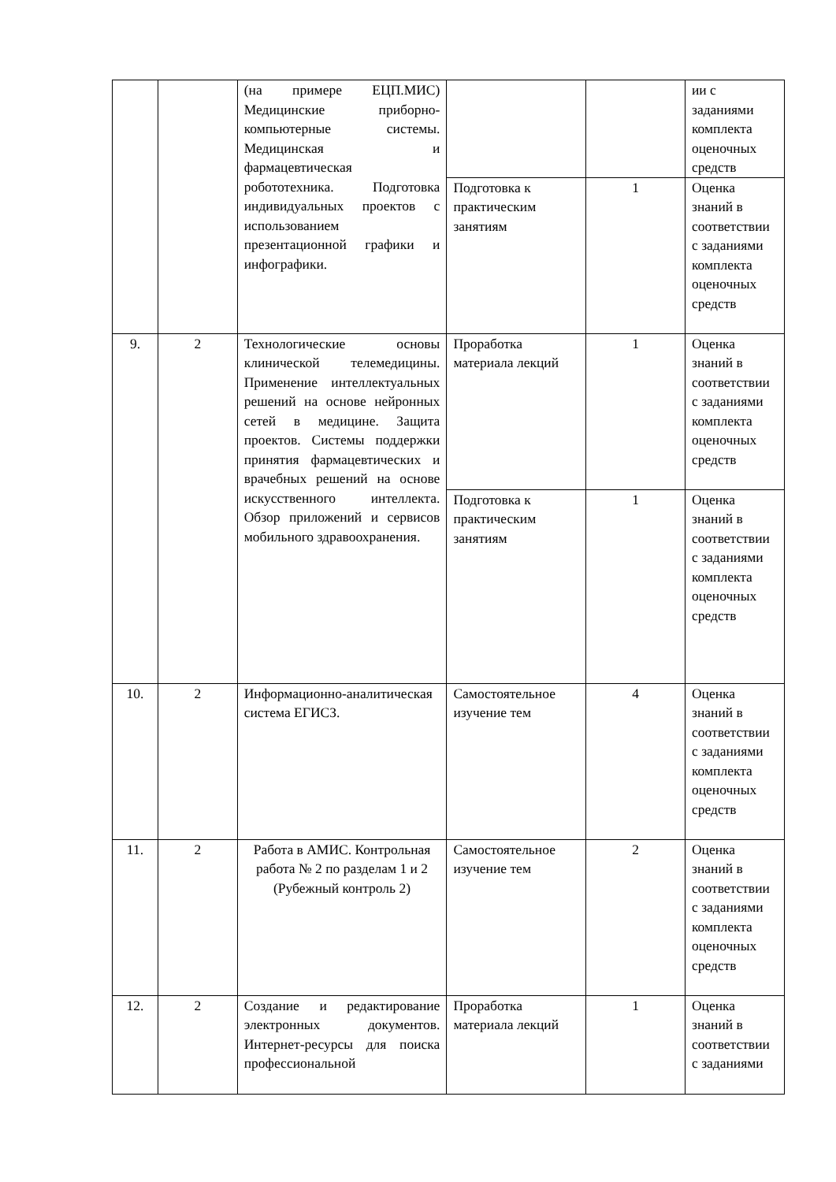| | | (на примере ЕЦП.МИС) Медицинские приборно-компьютерные системы. Медицинская и фармацевтическая робототехника. Подготовка индивидуальных проектов с использованием презентационной графики и инфографики. | | | ии с заданиями комплекта оценочных средств |
| | | | Подготовка к практическим занятиям | 1 | Оценка знаний в соответствии с заданиями комплекта оценочных средств |
| 9. | 2 | Технологические основы клинической телемедицины. Применение интеллектуальных решений на основе нейронных сетей в медицине. Защита проектов. Системы поддержки принятия фармацевтических и врачебных решений на основе искусственного интеллекта. Обзор приложений и сервисов мобильного здравоохранения. | Проработка материала лекций | 1 | Оценка знаний в соответствии с заданиями комплекта оценочных средств |
| | | | Подготовка к практическим занятиям | 1 | Оценка знаний в соответствии с заданиями комплекта оценочных средств |
| 10. | 2 | Информационно-аналитическая система ЕГИСЗ. | Самостоятельное изучение тем | 4 | Оценка знаний в соответствии с заданиями комплекта оценочных средств |
| 11. | 2 | Работа в АМИС. Контрольная работа № 2 по разделам 1 и 2 (Рубежный контроль 2) | Самостоятельное изучение тем | 2 | Оценка знаний в соответствии с заданиями комплекта оценочных средств |
| 12. | 2 | Создание и редактирование электронных документов. Интернет-ресурсы для поиска профессиональной | Проработка материала лекций | 1 | Оценка знаний в соответствии с заданиями |